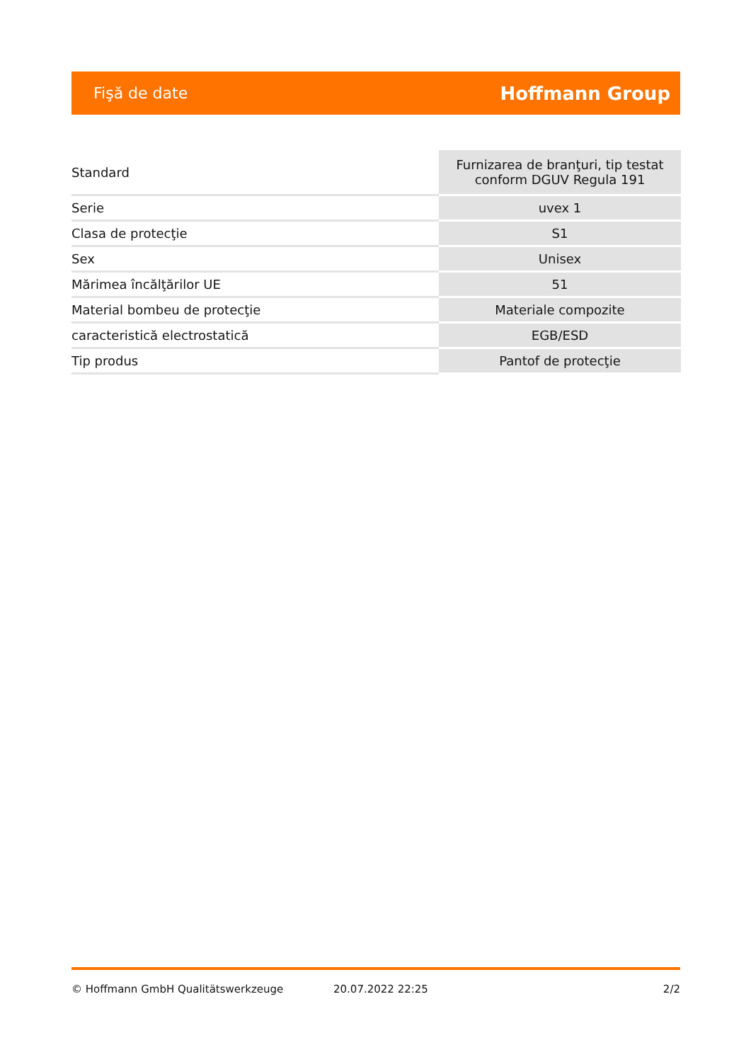Fişă de date Hoffmann Group
| Standard | Furnizarea de branţuri, tip testat conform DGUV Regula 191 |
| Serie | uvex 1 |
| Clasa de protecţie | S1 |
| Sex | Unisex |
| Mărimea încălţărilor UE | 51 |
| Material bombeu de protecţie | Materiale compozite |
| caracteristică electrostatică | EGB/ESD |
| Tip produs | Pantof de protecţie |
© Hoffmann GmbH Qualitätswerkzeuge 20.07.2022 22:25 2/2